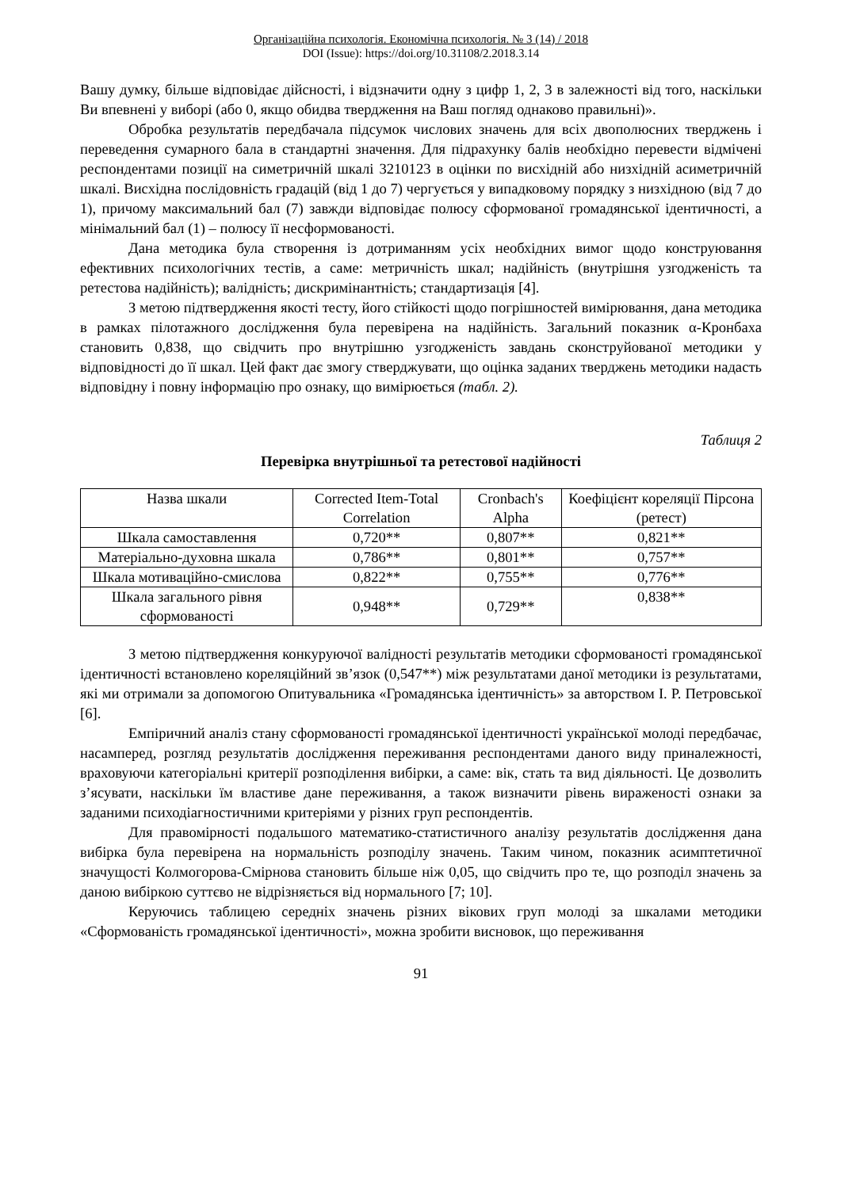Організаційна психологія. Економічна психологія. № 3 (14) / 2018
DOI (Issue): https://doi.org/10.31108/2.2018.3.14
Вашу думку, більше відповідає дійсності, і відзначити одну з цифр 1, 2, 3 в залежності від того, наскільки Ви впевнені у виборі (або 0, якщо обидва твердження на Ваш погляд однаково правильні)».
Обробка результатів передбачала підсумок числових значень для всіх двополюсних тверджень і переведення сумарного бала в стандартні значення. Для підрахунку балів необхідно перевести відмічені респондентами позиції на симетричній шкалі 3210123 в оцінки по висхідній або низхідній асиметричній шкалі. Висхідна послідовність градацій (від 1 до 7) чергується у випадковому порядку з низхідною (від 7 до 1), причому максимальний бал (7) завжди відповідає полюсу сформованої громадянської ідентичності, а мінімальний бал (1) – полюсу її несформованості.
Дана методика була створення із дотриманням усіх необхідних вимог щодо конструювання ефективних психологічних тестів, а саме: метричність шкал; надійність (внутрішня узгодженість та ретестова надійність); валідність; дискримінантність; стандартизація [4].
З метою підтвердження якості тесту, його стійкості щодо погрішностей вимірювання, дана методика в рамках пілотажного дослідження була перевірена на надійність. Загальний показник α-Кронбаха становить 0,838, що свідчить про внутрішню узгодженість завдань сконструйованої методики у відповідності до її шкал. Цей факт дає змогу стверджувати, що оцінка заданих тверджень методики надасть відповідну і повну інформацію про ознаку, що вимірюється (табл. 2).
Таблиця 2
Перевірка внутрішньої та ретестової надійності
| Назва шкали | Corrected Item-Total Correlation | Cronbach's Alpha | Коефіцієнт кореляції Пірсона (ретест) |
| Шкала самоставлення | 0,720** | 0,807** | 0,821** |
| Матеріально-духовна шкала | 0,786** | 0,801** | 0,757** |
| Шкала мотиваційно-смислова | 0,822** | 0,755** | 0,776** |
| Шкала загального рівня сформованості | 0,948** | 0,729** | 0,838** |
З метою підтвердження конкуруючої валідності результатів методики сформованості громадянської ідентичності встановлено кореляційний зв’язок (0,547**) між результатами даної методики із результатами, які ми отримали за допомогою Опитувальника «Громадянська ідентичність» за авторством І. Р. Петровської [6].
Емпіричний аналіз стану сформованості громадянської ідентичності української молоді передбачає, насамперед, розгляд результатів дослідження переживання респондентами даного виду приналежності, враховуючи категоріальні критерії розподілення вибірки, а саме: вік, стать та вид діяльності. Це дозволить з’ясувати, наскільки їм властиве дане переживання, а також визначити рівень вираженості ознаки за заданими психодіагностичними критеріями у різних груп респондентів.
Для правомірності подальшого математико-статистичного аналізу результатів дослідження дана вибірка була перевірена на нормальність розподілу значень. Таким чином, показник асимптетичної значущості Колмогорова-Смірнова становить більше ніж 0,05, що свідчить про те, що розподіл значень за даною вибіркою суттєво не відрізняється від нормального [7; 10].
Керуючись таблицею середніх значень різних вікових груп молоді за шкалами методики «Сформованість громадянської ідентичності», можна зробити висновок, що переживання
91